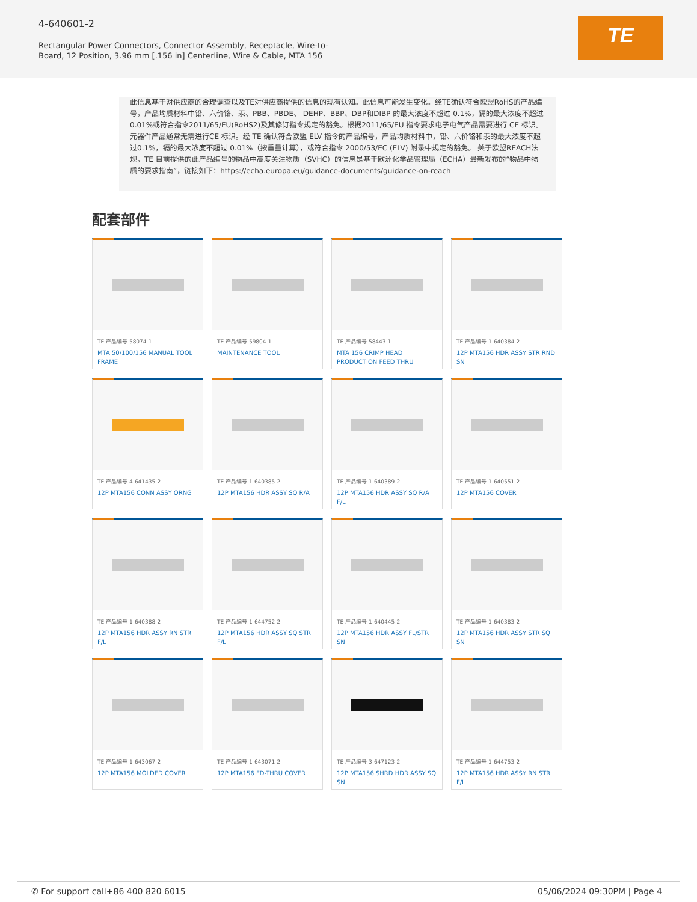4-640601-2
Rectangular Power Connectors, Connector Assembly, Receptacle, Wire-to-Board, 12 Position, 3.96 mm [.156 in] Centerline, Wire & Cable, MTA 156
TE
此信息基于对供应商的合理调查以及TE对供应商提供的信息的现有认知。此信息可能发生变化。经TE确认符合欧盟RoHS的产品编号，产品均质材料中铅、六价铬、汞、PBB、PBDE、 DEHP、BBP、DBP和DIBP 的最大浓度不超过 0.1%，镉的最大浓度不超过 0.01%或符合指令2011/65/EU(RoHS2)及其修订指令规定的豁免。根据2011/65/EU 指令要求电子电气产品需要进行 CE 标识。元器件产品通常无需进行CE 标识。经 TE 确认符合欧盟 ELV 指令的产品编号，产品均质材料中，铅、六价铬和汞的最大浓度不超过0.1%，镉的最大浓度不超过 0.01%（按重量计算），或符合指令 2000/53/EC (ELV) 附录中规定的豁免。 关于欧盟REACH法规，TE 目前提供的此产品编号的物品中高度关注物质（SVHC）的信息是基于欧洲化学品管理局（ECHA）最新发布的“物品中物质的要求指南”，链接如下：https://echa.europa.eu/guidance-documents/guidance-on-reach
配套部件
TE 产品编号 58074-1
MTA 50/100/156 MANUAL TOOL FRAME
TE 产品编号 59804-1
MAINTENANCE TOOL
TE 产品编号 58443-1
MTA 156 CRIMP HEAD PRODUCTION FEED THRU
TE 产品编号 1-640384-2
12P MTA156 HDR ASSY STR RND SN
TE 产品编号 4-641435-2
12P MTA156 CONN ASSY ORNG
TE 产品编号 1-640385-2
12P MTA156 HDR ASSY SQ R/A
TE 产品编号 1-640389-2
12P MTA156 HDR ASSY SQ R/A F/L
TE 产品编号 1-640551-2
12P MTA156 COVER
TE 产品编号 1-640388-2
12P MTA156 HDR ASSY RN STR F/L
TE 产品编号 1-644752-2
12P MTA156 HDR ASSY SQ STR F/L
TE 产品编号 1-640445-2
12P MTA156 HDR ASSY FL/STR SN
TE 产品编号 1-640383-2
12P MTA156 HDR ASSY STR SQ SN
TE 产品编号 1-643067-2
12P MTA156 MOLDED COVER
TE 产品编号 1-643071-2
12P MTA156 FD-THRU COVER
TE 产品编号 3-647123-2
12P MTA156 SHRD HDR ASSY SQ SN
TE 产品编号 1-644753-2
12P MTA156 HDR ASSY RN STR F/L
✆ For support call+86 400 820 6015 05/06/2024 09:30PM | Page 4